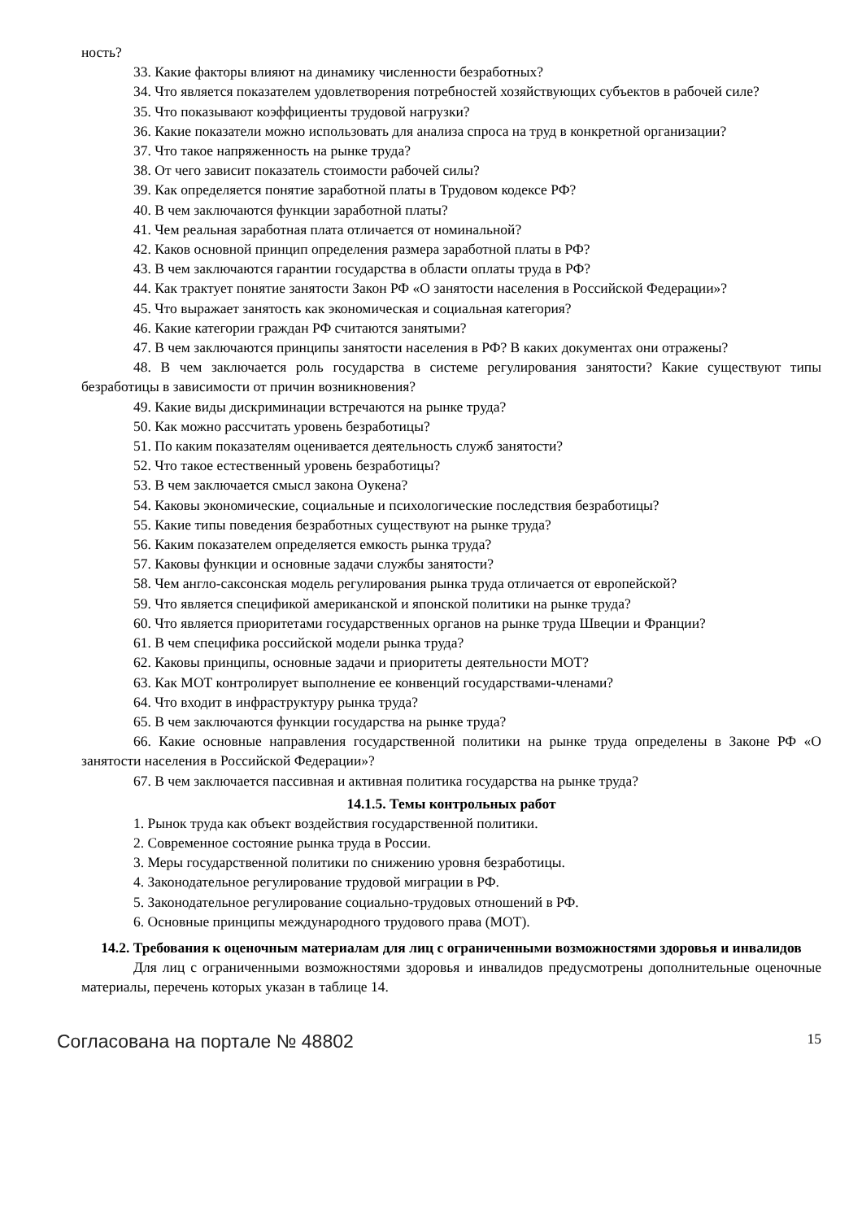ность?
33. Какие факторы влияют на динамику численности безработных?
34. Что является показателем удовлетворения потребностей хозяйствующих субъектов в рабочей силе?
35. Что показывают коэффициенты трудовой нагрузки?
36. Какие показатели можно использовать для анализа спроса на труд в конкретной организации?
37. Что такое напряженность на рынке труда?
38. От чего зависит показатель стоимости рабочей силы?
39. Как определяется понятие заработной платы в Трудовом кодексе РФ?
40. В чем заключаются функции заработной платы?
41. Чем реальная заработная плата отличается от номинальной?
42. Каков основной принцип определения размера заработной платы в РФ?
43. В чем заключаются гарантии государства в области оплаты труда в РФ?
44. Как трактует понятие занятости Закон РФ «О занятости населения в Российской Федерации»?
45. Что выражает занятость как экономическая и социальная категория?
46. Какие категории граждан РФ считаются занятыми?
47. В чем заключаются принципы занятости населения в РФ? В каких документах они отражены?
48. В чем заключается роль государства в системе регулирования занятости? Какие существуют типы безработицы в зависимости от причин возникновения?
49. Какие виды дискриминации встречаются на рынке труда?
50. Как можно рассчитать уровень безработицы?
51. По каким показателям оценивается деятельность служб занятости?
52. Что такое естественный уровень безработицы?
53. В чем заключается смысл закона Оукена?
54. Каковы экономические, социальные и психологические последствия безработицы?
55. Какие типы поведения безработных существуют на рынке труда?
56. Каким показателем определяется емкость рынка труда?
57. Каковы функции и основные задачи службы занятости?
58. Чем англо-саксонская модель регулирования рынка труда отличается от европейской?
59. Что является спецификой американской и японской политики на рынке труда?
60. Что является приоритетами государственных органов на рынке труда Швеции и Франции?
61. В чем специфика российской модели рынка труда?
62. Каковы принципы, основные задачи и приоритеты деятельности МОТ?
63. Как МОТ контролирует выполнение ее конвенций государствами-членами?
64. Что входит в инфраструктуру рынка труда?
65. В чем заключаются функции государства на рынке труда?
66. Какие основные направления государственной политики на рынке труда определены в Законе РФ «О занятости населения в Российской Федерации»?
67. В чем заключается пассивная и активная политика государства на рынке труда?
14.1.5. Темы контрольных работ
1. Рынок труда как объект воздействия государственной политики.
2. Современное состояние рынка труда в России.
3. Меры государственной политики по снижению уровня безработицы.
4. Законодательное регулирование трудовой миграции в РФ.
5. Законодательное регулирование социально-трудовых отношений в РФ.
6. Основные принципы международного трудового права (МОТ).
14.2. Требования к оценочным материалам для лиц с ограниченными возможностями здоровья и инвалидов
Для лиц с ограниченными возможностями здоровья и инвалидов предусмотрены дополнительные оценочные материалы, перечень которых указан в таблице 14.
Согласована на портале № 48802 15